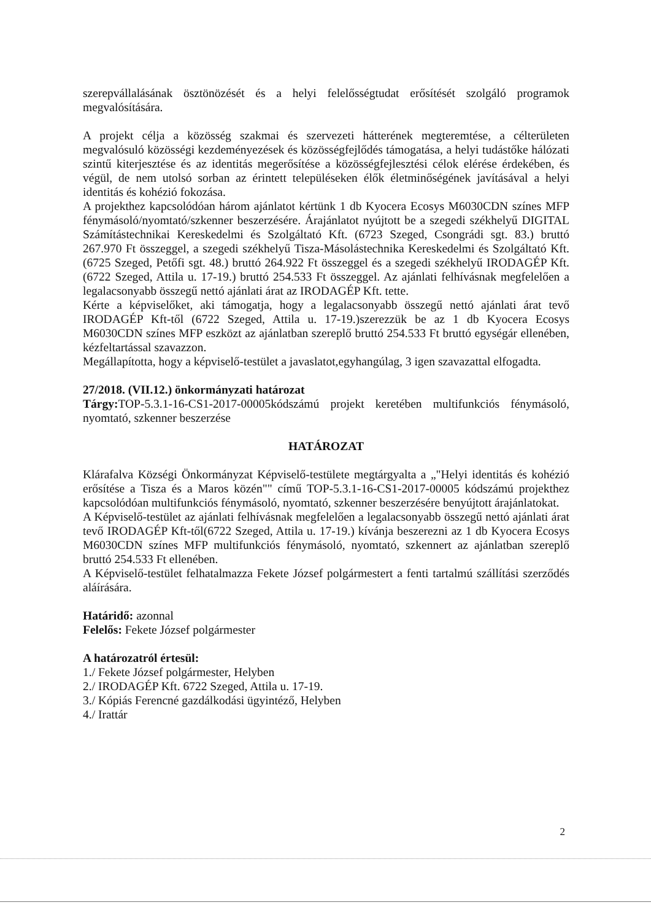szerepvállalásának ösztönözését és a helyi felelősségtudat erősítését szolgáló programok megvalósítására.
A projekt célja a közösség szakmai és szervezeti hátterének megteremtése, a célterületen megvalósuló közösségi kezdeményezések és közösségfejlődés támogatása, a helyi tudástőke hálózati szintű kiterjesztése és az identitás megerősítése a közösségfejlesztési célok elérése érdekében, és végül, de nem utolsó sorban az érintett településeken élők életminőségének javításával a helyi identitás és kohézió fokozása.
A projekthez kapcsolódóan három ajánlatot kértünk 1 db Kyocera Ecosys M6030CDN színes MFP fénymásoló/nyomtató/szkenner beszerzésére. Árajánlatot nyújtott be a szegedi székhelyű DIGITAL Számítástechnikai Kereskedelmi és Szolgáltató Kft. (6723 Szeged, Csongrádi sgt. 83.) bruttó 267.970 Ft összeggel, a szegedi székhelyű Tisza-Másolástechnika Kereskedelmi és Szolgáltató Kft. (6725 Szeged, Petőfi sgt. 48.) bruttó 264.922 Ft összeggel és a szegedi székhelyű IRODAGÉP Kft. (6722 Szeged, Attila u. 17-19.) bruttó 254.533 Ft összeggel. Az ajánlati felhívásnak megfelelően a legalacsonyabb összegű nettó ajánlati árat az IRODAGÉP Kft. tette.
Kérte a képviselőket, aki támogatja, hogy a legalacsonyabb összegű nettó ajánlati árat tevő IRODAGÉP Kft-től (6722 Szeged, Attila u. 17-19.)szerezzük be az 1 db Kyocera Ecosys M6030CDN színes MFP eszközt az ajánlatban szereplő bruttó 254.533 Ft bruttó egységár ellenében, kézfeltartással szavazzon.
Megállapította, hogy a képviselő-testület a javaslatot,egyhangúlag, 3 igen szavazattal elfogadta.
27/2018. (VII.12.) önkormányzati határozat
Tárgy: TOP-5.3.1-16-CS1-2017-00005kódszámú projekt keretében multifunkciós fénymásoló, nyomtató, szkenner beszerzése
HATÁROZAT
Klárafalva Községi Önkormányzat Képviselő-testülete megtárgyalta a „"Helyi identitás és kohézió erősítése a Tisza és a Maros közén"" című TOP-5.3.1-16-CS1-2017-00005 kódszámú projekthez kapcsolódóan multifunkciós fénymásoló, nyomtató, szkenner beszerzésére benyújtott árajánlatokat.
A Képviselő-testület az ajánlati felhívásnak megfelelően a legalacsonyabb összegű nettó ajánlati árat tevő IRODAGÉP Kft-től(6722 Szeged, Attila u. 17-19.) kívánja beszerezni az 1 db Kyocera Ecosys M6030CDN színes MFP multifunkciós fénymásoló, nyomtató, szkennert az ajánlatban szereplő bruttó 254.533 Ft ellenében.
A Képviselő-testület felhatalmazza Fekete József polgármestert a fenti tartalmú szállítási szerződés aláírására.
Határidő: azonnal
Felelős: Fekete József polgármester
A határozatról értesül:
1./ Fekete József polgármester, Helyben
2./ IRODAGÉP Kft. 6722 Szeged, Attila u. 17-19.
3./ Kópiás Ferencné gazdálkodási ügyintéző, Helyben
4./ Irattár
2